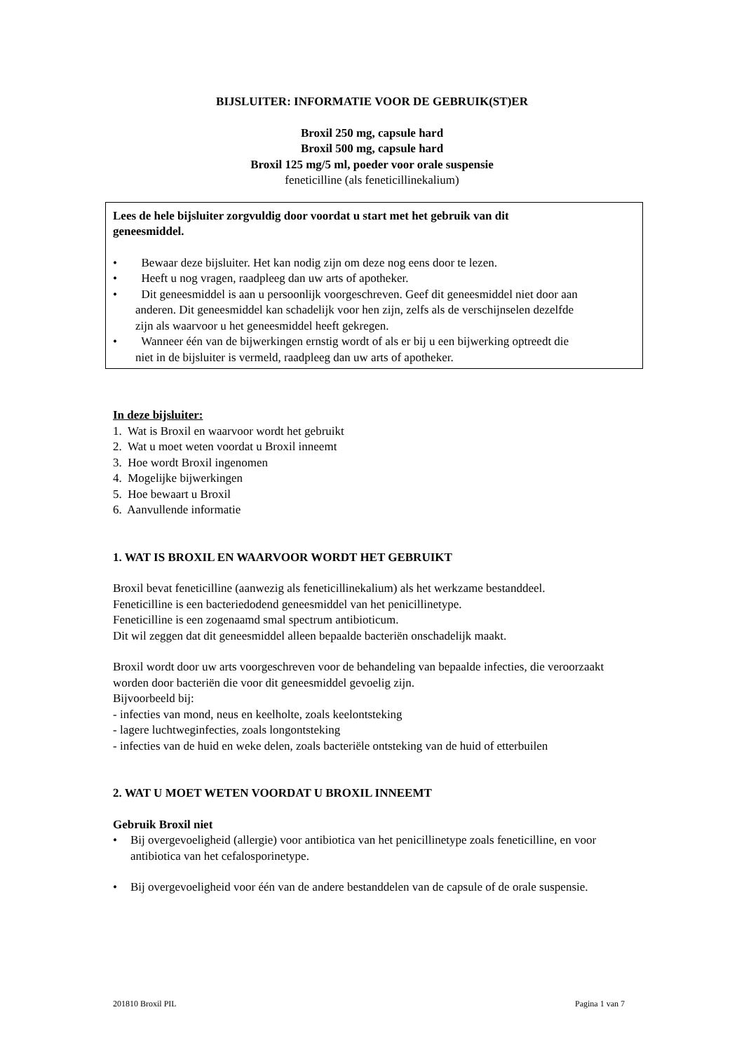BIJSLUITER: INFORMATIE VOOR DE GEBRUIK(ST)ER
Broxil 250 mg, capsule hard
Broxil 500 mg, capsule hard
Broxil 125 mg/5 ml, poeder voor orale suspensie
feneticilline (als feneticillinekalium)
Lees de hele bijsluiter zorgvuldig door voordat u start met het gebruik van dit geneesmiddel.
• Bewaar deze bijsluiter. Het kan nodig zijn om deze nog eens door te lezen.
• Heeft u nog vragen, raadpleeg dan uw arts of apotheker.
• Dit geneesmiddel is aan u persoonlijk voorgeschreven. Geef dit geneesmiddel niet door aan anderen. Dit geneesmiddel kan schadelijk voor hen zijn, zelfs als de verschijnselen dezelfde zijn als waarvoor u het geneesmiddel heeft gekregen.
• Wanneer één van de bijwerkingen ernstig wordt of als er bij u een bijwerking optreedt die niet in de bijsluiter is vermeld, raadpleeg dan uw arts of apotheker.
In deze bijsluiter:
1. Wat is Broxil en waarvoor wordt het gebruikt
2. Wat u moet weten voordat u Broxil inneemt
3. Hoe wordt Broxil ingenomen
4. Mogelijke bijwerkingen
5. Hoe bewaart u Broxil
6. Aanvullende informatie
1. WAT IS BROXIL EN WAARVOOR WORDT HET GEBRUIKT
Broxil bevat feneticilline (aanwezig als feneticillinekalium) als het werkzame bestanddeel.
Feneticilline is een bacteriedodend geneesmiddel van het penicillinetype.
Feneticilline is een zogenaamd smal spectrum antibioticum.
Dit wil zeggen dat dit geneesmiddel alleen bepaalde bacteriën onschadelijk maakt.
Broxil wordt door uw arts voorgeschreven voor de behandeling van bepaalde infecties, die veroorzaakt worden door bacteriën die voor dit geneesmiddel gevoelig zijn.
Bijvoorbeeld bij:
- infecties van mond, neus en keelholte, zoals keelontsteking
- lagere luchtweginfecties, zoals longontsteking
- infecties van de huid en weke delen, zoals bacteriële ontsteking van de huid of etterbuilen
2. WAT U MOET WETEN VOORDAT U BROXIL INNEEMT
Gebruik Broxil niet
• Bij overgevoeligheid (allergie) voor antibiotica van het penicillinetype zoals feneticilline, en voor antibiotica van het cefalosporinetype.
• Bij overgevoeligheid voor één van de andere bestanddelen van de capsule of de orale suspensie.
201810 Broxil PIL Pagina 1 van 7